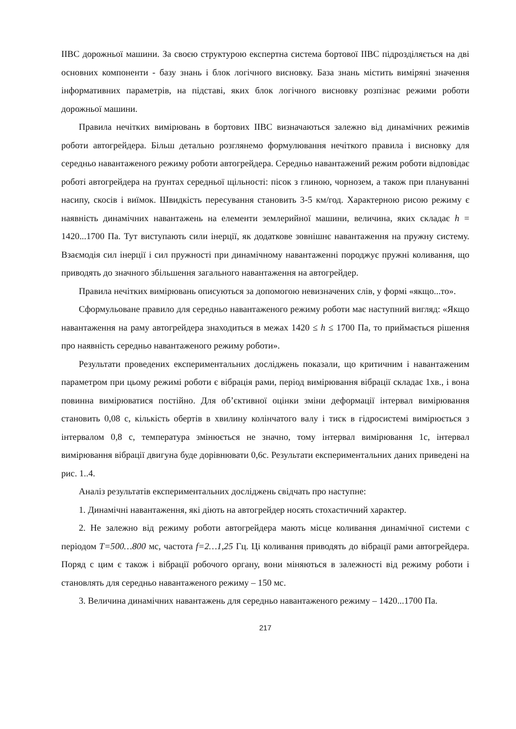ІІВС дорожньої машини. За своєю структурою експертна система бортової ІІВС підрозділяється на дві основних компоненти - базу знань і блок логічного висновку. База знань містить виміряні значення інформативних параметрів, на підставі, яких блок логічного висновку розпізнає режими роботи дорожньої машини.
Правила нечітких вимірювань в бортових ІІВС визначаються залежно від динамічних режимів роботи автогрейдера. Більш детально розглянемо формулювання нечіткого правила і висновку для середньо навантаженого режиму роботи автогрейдера. Середньо навантажений режим роботи відповідає роботі автогрейдера на ґрунтах середньої щільності: пісок з глиною, чорнозем, а також при плануванні насипу, скосів і виїмок. Швидкість пересування становить 3-5 км/год. Характерною рисою режиму є наявність динамічних навантажень на елементи землерийної машини, величина, яких складає h = 1420...1700 Па. Тут виступають сили інерції, як додаткове зовнішнє навантаження на пружну систему. Взаємодія сил інерції і сил пружності при динамічному навантаженні породжує пружні коливання, що приводять до значного збільшення загального навантаження на автогрейдер.
Правила нечітких вимірювань описуються за допомогою невизначених слів, у формі «якщо...то».
Сформульоване правило для середньо навантаженого режиму роботи має наступний вигляд: «Якщо навантаження на раму автогрейдера знаходиться в межах 1420 ≤ h ≤ 1700 Па, то приймається рішення про наявність середньо навантаженого режиму роботи».
Результати проведених експериментальних досліджень показали, що критичним і навантаженим параметром при цьому режимі роботи є вібрація рами, період вимірювання вібрації складає 1хв., і вона повинна вимірюватися постійно. Для об’єктивної оцінки зміни деформації інтервал вимірювання становить 0,08 с, кількість обертів в хвилину колінчатого валу і тиск в гідросистемі вимірюється з інтервалом 0,8 с, температура змінюється не значно, тому інтервал вимірювання 1с, інтервал вимірювання вібрації двигуна буде дорівнювати 0,6с. Результати експериментальних даних приведені на рис. 1..4.
Аналіз результатів експериментальних досліджень свідчать про наступне:
1. Динамічні навантаження, які діють на автогрейдер носять стохастичний характер.
2. Не залежно від режиму роботи автогрейдера мають місце коливання динамічної системи с періодом T=500…800 мс, частота f=2…1,25 Гц. Ці коливання приводять до вібрації рами автогрейдера. Поряд с цим є також і вібрації робочого органу, вони міняються в залежності від режиму роботи і становлять для середньо навантаженого режиму – 150 мс.
3. Величина динамічних навантажень для середньо навантаженого режиму – 1420...1700 Па.
217